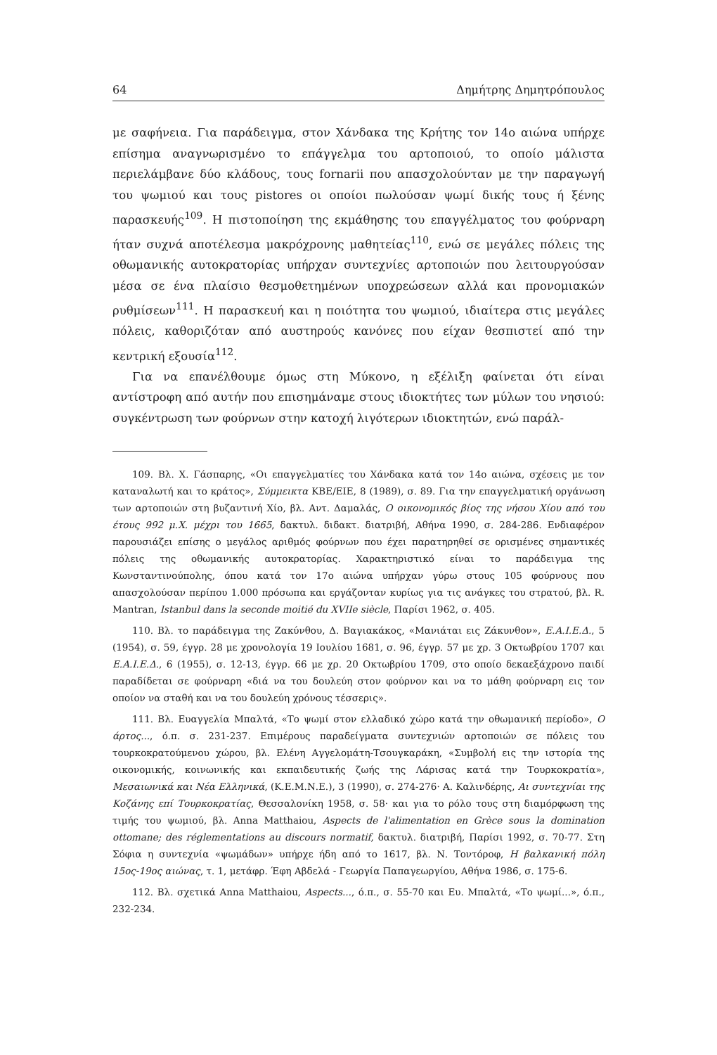64 Δημήτρης Δημητρόπουλος
με σαφήνεια. Για παράδειγμα, στον Χάνδακα της Κρήτης τον 14ο αιώνα υπήρχε επίσημα αναγνωρισμένο το επάγγελμα του αρτοποιού, το οποίο μάλιστα περιελάμβανε δύο κλάδους, τους fornarii που απασχολούνταν με την παραγωγή του ψωμιού και τους pistores οι οποίοι πωλούσαν ψωμί δικής τους ή ξένης παρασκευής<sup>109</sup>. Η πιστοποίηση της εκμάθησης του επαγγέλματος του φούρναρη ήταν συχνά αποτέλεσμα μακρόχρονης μαθητείας<sup>110</sup>, ενώ σε μεγάλες πόλεις της οθωμανικής αυτοκρατορίας υπήρχαν συντεχνίες αρτοποιών που λειτουργούσαν μέσα σε ένα πλαίσιο θεσμοθετημένων υποχρεώσεων αλλά και προνομιακών ρυθμίσεων<sup>111</sup>. Η παρασκευή και η ποιότητα του ψωμιού, ιδιαίτερα στις μεγάλες πόλεις, καθοριζόταν από αυστηρούς κανόνες που είχαν θεσπιστεί από την κεντρική εξουσία<sup>112</sup>.
Για να επανέλθουμε όμως στη Μύκονο, η εξέλιξη φαίνεται ότι είναι αντίστροφη από αυτήν που επισημάναμε στους ιδιοκτήτες των μύλων του νησιού: συγκέντρωση των φούρνων στην κατοχή λιγότερων ιδιοκτητών, ενώ παράλ-
109. Βλ. Χ. Γάσπαρης, «Οι επαγγελματίες του Χάνδακα κατά τον 14ο αιώνα, σχέσεις με τον καταναλωτή και το κράτος», Σύμμεικτα ΚΒΕ/ΕΙΕ, 8 (1989), σ. 89. Για την επαγγελματική οργάνωση των αρτοποιών στη βυζαντινή Χίο, βλ. Αντ. Δαμαλάς, Ο οικονομικός βίος της νήσου Χίου από του έτους 992 μ.Χ. μέχρι του 1665, δακτυλ. διδακτ. διατριβή, Αθήνα 1990, σ. 284-286. Ενδιαφέρον παρουσιάζει επίσης ο μεγάλος αριθμός φούρνων που έχει παρατηρηθεί σε ορισμένες σημαντικές πόλεις της οθωμανικής αυτοκρατορίας. Χαρακτηριστικό είναι το παράδειγμα της Κωνσταντινούπολης, όπου κατά τον 17ο αιώνα υπήρχαν γύρω στους 105 φούρνους που απασχολούσαν περίπου 1.000 πρόσωπα και εργάζονταν κυρίως για τις ανάγκες του στρατού, βλ. R. Mantran, Istanbul dans la seconde moitié du XVIIe siècle, Παρίσι 1962, σ. 405.
110. Βλ. το παράδειγμα της Ζακύνθου, Δ. Βαγιακάκος, «Μανιάται εις Ζάκυνθον», Ε.Α.Ι.Ε.Δ., 5 (1954), σ. 59, έγγρ. 28 με χρονολογία 19 Ιουλίου 1681, σ. 96, έγγρ. 57 με χρ. 3 Οκτωβρίου 1707 και Ε.Α.Ι.Ε.Δ., 6 (1955), σ. 12-13, έγγρ. 66 με χρ. 20 Οκτωβρίου 1709, στο οποίο δεκαεξάχρονο παιδί παραδίδεται σε φούρναρη «διά να του δουλεύη στον φούρνον και να το μάθη φούρναρη εις τον οποίον να σταθή και να του δουλεύη χρόνους τέσσερις».
111. Βλ. Ευαγγελία Μπαλτά, «Το ψωμί στον ελλαδικό χώρο κατά την οθωμανική περίοδο», Ο άρτος..., ό.π. σ. 231-237. Επιμέρους παραδείγματα συντεχνιών αρτοποιών σε πόλεις του τουρκοκρατούμενου χώρου, βλ. Ελένη Αγγελομάτη-Τσουγκαράκη, «Συμβολή εις την ιστορία της οικονομικής, κοινωνικής και εκπαιδευτικής ζωής της Λάρισας κατά την Τουρκοκρατία», Μεσαιωνικά και Νέα Ελληνικά, (Κ.Ε.Μ.Ν.Ε.), 3 (1990), σ. 274-276· Α. Καλινδέρης, Αι συντεχνίαι της Κοζάνης επί Τουρκοκρατίας, Θεσσαλονίκη 1958, σ. 58· και για το ρόλο τους στη διαμόρφωση της τιμής του ψωμιού, βλ. Anna Matthaiou, Aspects de l'alimentation en Grèce sous la domination ottomane; des réglementations au discours normatif, δακτυλ. διατριβή, Παρίσι 1992, σ. 70-77. Στη Σόφια η συντεχνία «ψωμάδων» υπήρχε ήδη από το 1617, βλ. Ν. Τοντόροφ, Η βαλκανική πόλη 15ος-19ος αιώνας, τ. 1, μετάφρ. Έφη Αβδελά - Γεωργία Παπαγεωργίου, Αθήνα 1986, σ. 175-6.
112. Βλ. σχετικά Anna Matthaiou, Aspects..., ό.π., σ. 55-70 και Ευ. Μπαλτά, «Το ψωμί...», ό.π., 232-234.